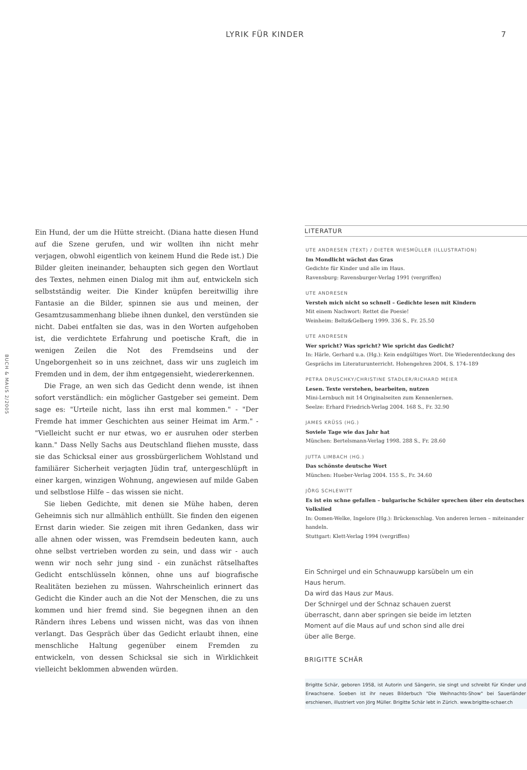LYRIK FÜR KINDER 7
BUCH & MAUS 2/2005
Ein Hund, der um die Hütte streicht. (Diana hatte diesen Hund auf die Szene gerufen, und wir wollten ihn nicht mehr verjagen, obwohl eigentlich von keinem Hund die Rede ist.) Die Bilder gleiten ineinander, behaupten sich gegen den Wortlaut des Textes, nehmen einen Dialog mit ihm auf, entwickeln sich selbstständig weiter. Die Kinder knüpfen bereitwillig ihre Fantasie an die Bilder, spinnen sie aus und meinen, der Gesamtzusammenhang bliebe ihnen dunkel, den verstünden sie nicht. Dabei entfalten sie das, was in den Worten aufgehoben ist, die verdichtete Erfahrung und poetische Kraft, die in wenigen Zeilen die Not des Fremdseins und der Ungeborgenheit so in uns zeichnet, dass wir uns zugleich im Fremden und in dem, der ihm entgegensieht, wiedererkennen.
Die Frage, an wen sich das Gedicht denn wende, ist ihnen sofort verständlich: ein möglicher Gastgeber sei gemeint. Dem sage es: "Urteile nicht, lass ihn erst mal kommen." - "Der Fremde hat immer Geschichten aus seiner Heimat im Arm." - "Vielleicht sucht er nur etwas, wo er ausruhen oder sterben kann." Dass Nelly Sachs aus Deutschland fliehen musste, dass sie das Schicksal einer aus grossbürgerlichem Wohlstand und familiärer Sicherheit verjagten Jüdin traf, untergeschlüpft in einer kargen, winzigen Wohnung, angewiesen auf milde Gaben und selbstlose Hilfe – das wissen sie nicht.
Sie lieben Gedichte, mit denen sie Mühe haben, deren Geheimnis sich nur allmählich enthüllt. Sie finden den eigenen Ernst darin wieder. Sie zeigen mit ihren Gedanken, dass wir alle ahnen oder wissen, was Fremdsein bedeuten kann, auch ohne selbst vertrieben worden zu sein, und dass wir - auch wenn wir noch sehr jung sind - ein zunächst rätselhaftes Gedicht entschlüsseln können, ohne uns auf biografische Realitäten beziehen zu müssen. Wahrscheinlich erinnert das Gedicht die Kinder auch an die Not der Menschen, die zu uns kommen und hier fremd sind. Sie begegnen ihnen an den Rändern ihres Lebens und wissen nicht, was das von ihnen verlangt. Das Gespräch über das Gedicht erlaubt ihnen, eine menschliche Haltung gegenüber einem Fremden zu entwickeln, von dessen Schicksal sie sich in Wirklichkeit vielleicht beklommen abwenden würden.
LITERATUR
UTE ANDRESEN (TEXT) / DIETER WIESMÜLLER (ILLUSTRATION)
Im Mondlicht wächst das Gras
Gedichte für Kinder und alle im Haus.
Ravensburg: Ravensburger-Verlag 1991 (vergriffen)
UTE ANDRESEN
Versteh mich nicht so schnell – Gedichte lesen mit Kindern
Mit einem Nachwort: Rettet die Poesie!
Weinheim: Beltz&Gelberg 1999. 336 S., Fr. 25.50
UTE ANDRESEN
Wer spricht? Was spricht? Wie spricht das Gedicht?
In: Härle, Gerhard u.a. (Hg.): Kein endgültiges Wort. Die Wiederentdeckung des Gesprächs im Literaturunterricht. Hohengehren 2004, S. 174–189
PETRA DRUSCHKY/CHRISTINE STADLER/RICHARD MEIER
Lesen. Texte verstehen, bearbeiten, nutzen
Mini-Lernbuch mit 14 Originalseiten zum Kennenlernen.
Seelze: Erhard Friedrich-Verlag 2004. 168 S., Fr. 32.90
JAMES KRÜSS (HG.)
Soviele Tage wie das Jahr hat
München: Bertelsmann-Verlag 1998. 288 S., Fr. 28.60
JUTTA LIMBACH (HG.)
Das schönste deutsche Wort
München: Hueber-Verlag 2004. 155 S., Fr. 34.60
JÖRG SCHLEWITT
Es ist ein schne gefallen – bulgarische Schüler sprechen über ein deutsches Volkslied
In: Oomen-Welke, Ingelore (Hg.): Brückenschlag. Von anderen lernen – miteinander handeln.
Stuttgart: Klett-Verlag 1994 (vergriffen)
Ein Schnirgel und ein Schnauwupp karsübeln um ein Haus herum.
Da wird das Haus zur Maus.
Der Schnirgel und der Schnaz schauen zuerst überrascht, dann aber springen sie beide im letzten Moment auf die Maus auf und schon sind alle drei über alle Berge.
BRIGITTE SCHÄR
Brigitte Schär, geboren 1958, ist Autorin und Sängerin, sie singt und schreibt für Kinder und Erwachsene. Soeben ist ihr neues Bilderbuch "Die Weihnachts-Show" bei Sauerländer erschienen, illustriert von Jörg Müller. Brigitte Schär lebt in Zürich. www.brigitte-schaer.ch